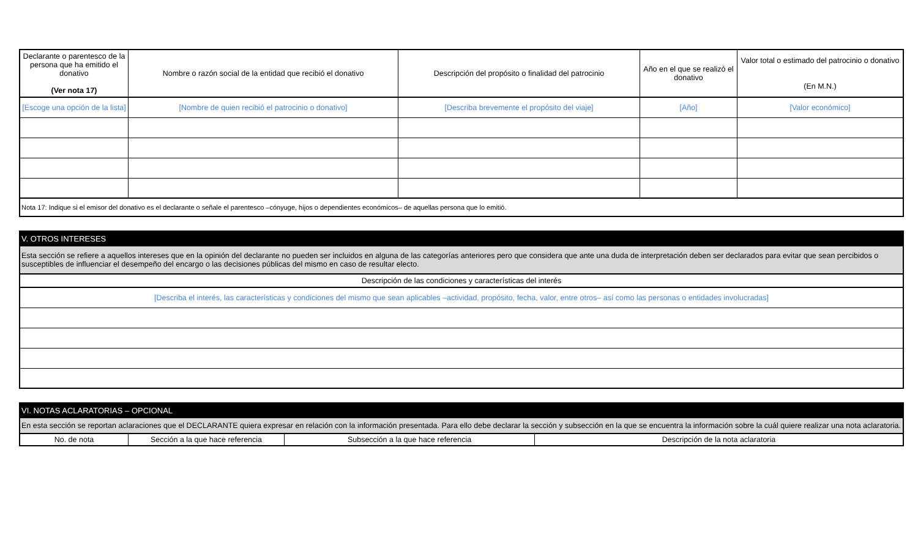| Declarante o parentesco de la persona que ha emitido el donativo (Ver nota 17) | Nombre o razón social de la entidad que recibió el donativo | Descripción del propósito o finalidad del patrocinio | Año en el que se realizó el donativo | Valor total o estimado del patrocinio o donativo (En M.N.) |
| --- | --- | --- | --- | --- |
| [Escoge una opción de la lista] | [Nombre de quien recibió el patrocinio o donativo] | [Describa brevemente el propósito del viaje] | [Año] | [Valor económico] |
| Nota 17: Indique si el emisor del donativo es el declarante o señale el parentesco –cónyuge, hijos o dependientes económicos– de aquellas persona que lo emitió. | | | | |
| V. OTROS INTERESES |
| Esta sección se refiere a aquellos intereses que en la opinión del declarante no pueden ser incluidos en alguna de las categorías anteriores pero que considera que ante una duda de interpretación deben ser declarados para evitar que sean percibidos o susceptibles de influenciar el desempeño del encargo o las decisiones públicas del mismo en caso de resultar electo. |
| Descripción de las condiciones y características del interés |
| [Describa el interés, las características y condiciones del mismo que sean aplicables –actividad, propósito, fecha, valor, entre otros– así como las personas o entidades involucradas] |
| VI. NOTAS ACLARATORIAS – OPCIONAL | | | |
| En esta sección se reportan aclaraciones que el DECLARANTE quiera expresar en relación con la información presentada. Para ello debe declarar la sección y subsección en la que se encuentra la información sobre la cuál quiere realizar una nota aclaratoria. | | | |
| No. de nota | Sección a la que hace referencia | Subsección a la que hace referencia | Descripción de la nota aclaratoria |